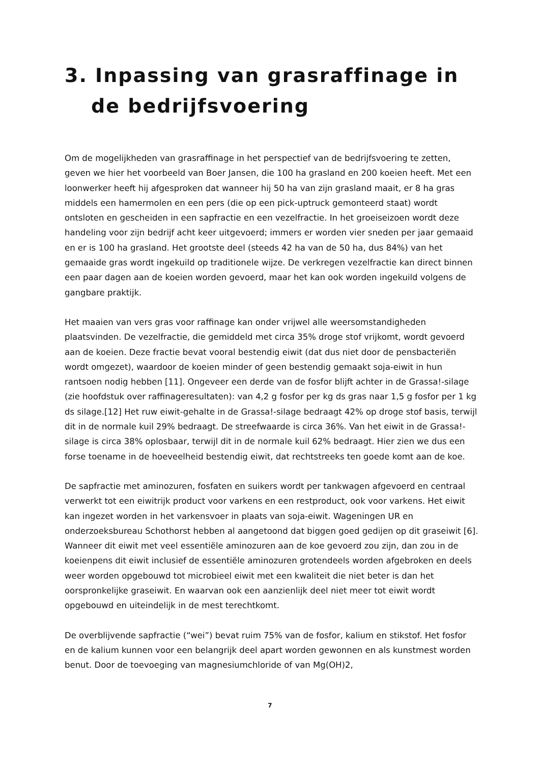3. Inpassing van grasraffinage in de bedrijfsvoering
Om de mogelijkheden van grasraffinage in het perspectief van de bedrijfsvoering te zetten, geven we hier het voorbeeld van Boer Jansen, die 100 ha grasland en 200 koeien heeft. Met een loonwerker heeft hij afgesproken dat wanneer hij 50 ha van zijn grasland maait, er 8 ha gras middels een hamermolen en een pers (die op een pick-uptruck gemonteerd staat) wordt ontsloten en gescheiden in een sapfractie en een vezelfractie. In het groeiseizoen wordt deze handeling voor zijn bedrijf acht keer uitgevoerd; immers er worden vier sneden per jaar gemaaid en er is 100 ha grasland. Het grootste deel (steeds 42 ha van de 50 ha, dus 84%) van het gemaaide gras wordt ingekuild op traditionele wijze. De verkregen vezelfractie kan direct binnen een paar dagen aan de koeien worden gevoerd, maar het kan ook worden ingekuild volgens de gangbare praktijk.
Het maaien van vers gras voor raffinage kan onder vrijwel alle weersomstandigheden plaatsvinden. De vezelfractie, die gemiddeld met circa 35% droge stof vrijkomt, wordt gevoerd aan de koeien. Deze fractie bevat vooral bestendig eiwit (dat dus niet door de pensbacteriën wordt omgezet), waardoor de koeien minder of geen bestendig gemaakt soja-eiwit in hun rantsoen nodig hebben [11]. Ongeveer een derde van de fosfor blijft achter in de Grassa!-silage (zie hoofdstuk over raffinageresultaten): van 4,2 g fosfor per kg ds gras naar 1,5 g fosfor per 1 kg ds silage.[12] Het ruw eiwit-gehalte in de Grassa!-silage bedraagt 42% op droge stof basis, terwijl dit in de normale kuil 29% bedraagt. De streefwaarde is circa 36%. Van het eiwit in de Grassa!-silage is circa 38% oplosbaar, terwijl dit in de normale kuil 62% bedraagt. Hier zien we dus een forse toename in de hoeveelheid bestendig eiwit, dat rechtstreeks ten goede komt aan de koe.
De sapfractie met aminozuren, fosfaten en suikers wordt per tankwagen afgevoerd en centraal verwerkt tot een eiwitrijk product voor varkens en een restproduct, ook voor varkens. Het eiwit kan ingezet worden in het varkensvoer in plaats van soja-eiwit. Wageningen UR en onderzoeksbureau Schothorst hebben al aangetoond dat biggen goed gedijen op dit graseiwit [6]. Wanneer dit eiwit met veel essentiële aminozuren aan de koe gevoerd zou zijn, dan zou in de koeienpens dit eiwit inclusief de essentiële aminozuren grotendeels worden afgebroken en deels weer worden opgebouwd tot microbieel eiwit met een kwaliteit die niet beter is dan het oorspronkelijke graseiwit. En waarvan ook een aanzienlijk deel niet meer tot eiwit wordt opgebouwd en uiteindelijk in de mest terechtkomt.
De overblijvende sapfractie (“wei”) bevat ruim 75% van de fosfor, kalium en stikstof. Het fosfor en de kalium kunnen voor een belangrijk deel apart worden gewonnen en als kunstmest worden benut. Door de toevoeging van magnesiumchloride of van Mg(OH)2,
7